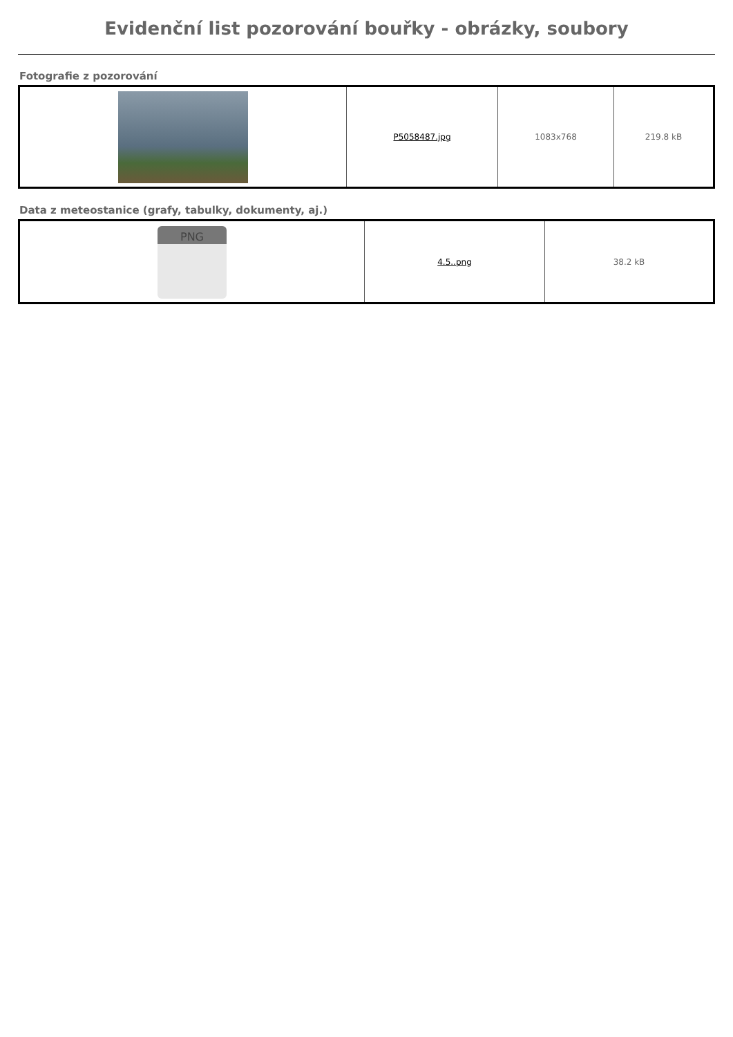Evidenční list pozorování bouřky - obrázky, soubory
Fotografie z pozorování
| | P5058487.jpg | 1083x768 | 219.8 kB |
Data z meteostanice (grafy, tabulky, dokumenty, aj.)
| PNG | 4.5..png | 38.2 kB |